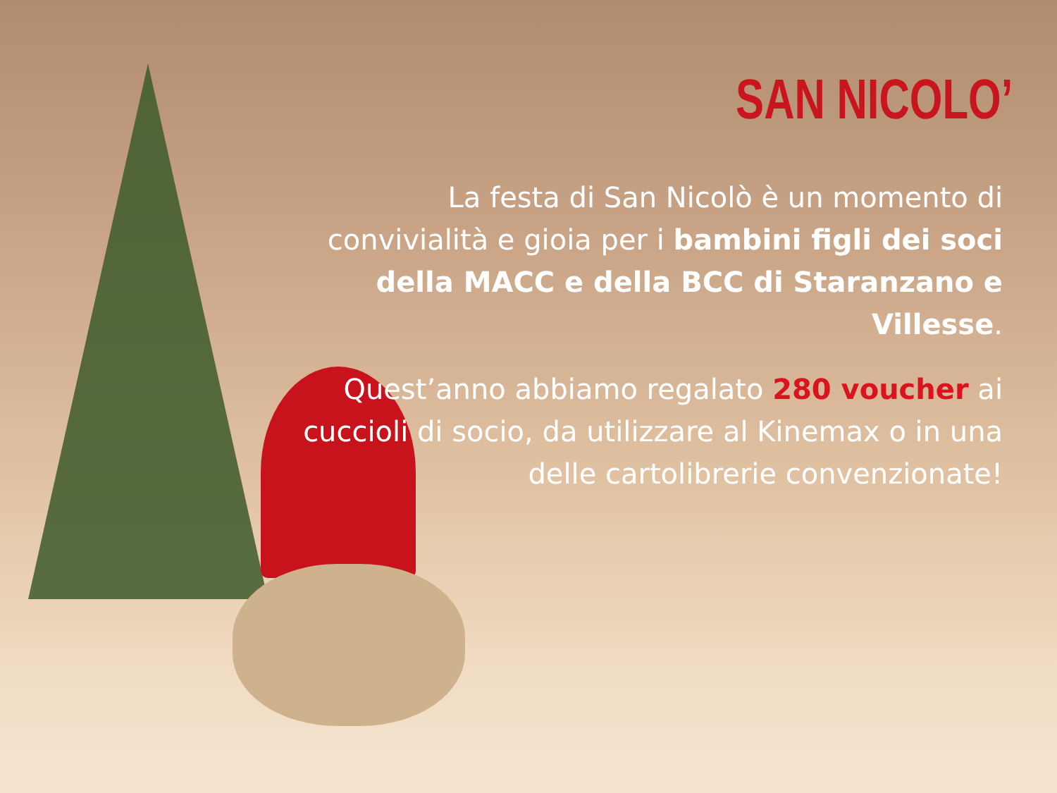SAN NICOLO’
La festa di San Nicolò è un momento di convivialità e gioia per i bambini figli dei soci della MACC e della BCC di Staranzano e Villesse.
Quest’anno abbiamo regalato 280 voucher ai cuccioli di socio, da utilizzare al Kinemax o in una delle cartolibrerie convenzionate!